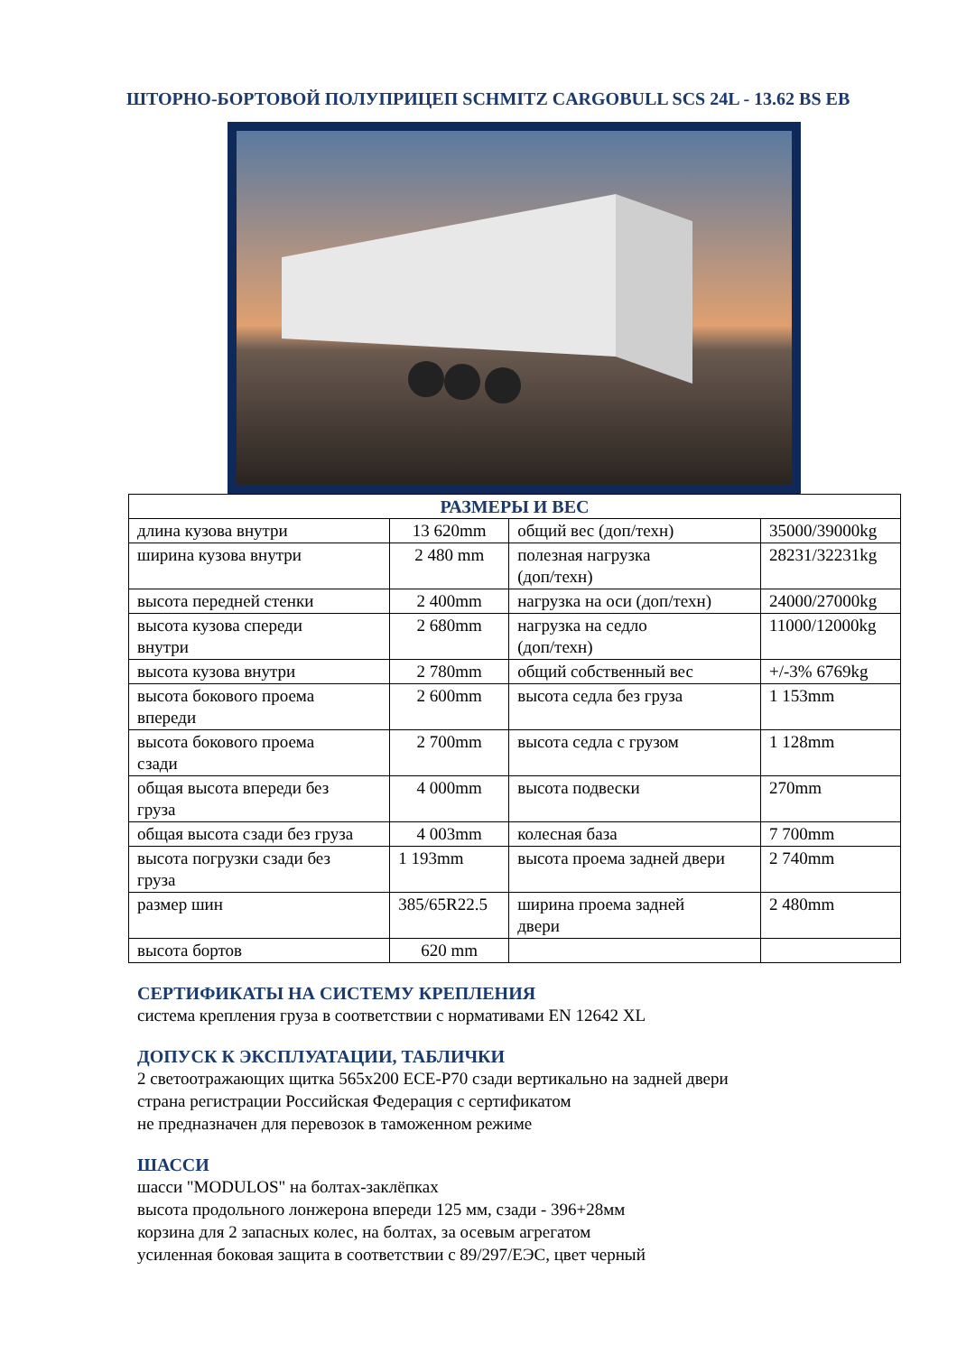ШТОРНО-БОРТОВОЙ ПОЛУПРИЦЕП SCHMITZ CARGOBULL SCS 24L - 13.62 BS EB
| РАЗМЕРЫ И ВЕС | | | |
| --- | --- | --- | --- |
| длина кузова внутри | 13 620mm | общий вес (доп/техн) | 35000/39000kg |
| ширина кузова внутри | 2 480 mm | полезная нагрузка (доп/техн) | 28231/32231kg |
| высота передней стенки | 2 400mm | нагрузка на оси (доп/техн) | 24000/27000kg |
| высота кузова спереди внутри | 2 680mm | нагрузка на седло (доп/техн) | 11000/12000kg |
| высота кузова внутри | 2 780mm | общий собственный вес | +/-3% 6769kg |
| высота бокового проема впереди | 2 600mm | высота седла без груза | 1 153mm |
| высота бокового проема сзади | 2 700mm | высота седла с грузом | 1 128mm |
| общая высота впереди без груза | 4 000mm | высота подвески | 270mm |
| общая высота сзади без груза | 4 003mm | колесная база | 7 700mm |
| высота погрузки сзади без груза | 1 193mm | высота проема задней двери | 2 740mm |
| размер шин | 385/65R22.5 | ширина проема задней двери | 2 480mm |
| высота бортов | 620 mm | | |
СЕРТИФИКАТЫ НА СИСТЕМУ КРЕПЛЕНИЯ
система крепления груза в соответствии с нормативами EN 12642 XL
ДОПУСК К ЭКСПЛУАТАЦИИ, ТАБЛИЧКИ
2 светоотражающих щитка 565x200 ECE-P70 сзади вертикально на задней двери
страна регистрации Российская Федерация с сертификатом
не предназначен для перевозок в таможенном режиме
ШАССИ
шасси "MODULOS" на болтах-заклёпках
высота продольного лонжерона впереди 125 мм, сзади - 396+28мм
корзина для 2 запасных колес, на болтах, за осевым агрегатом
усиленная боковая защита в соответствии с 89/297/ЕЭС, цвет черный